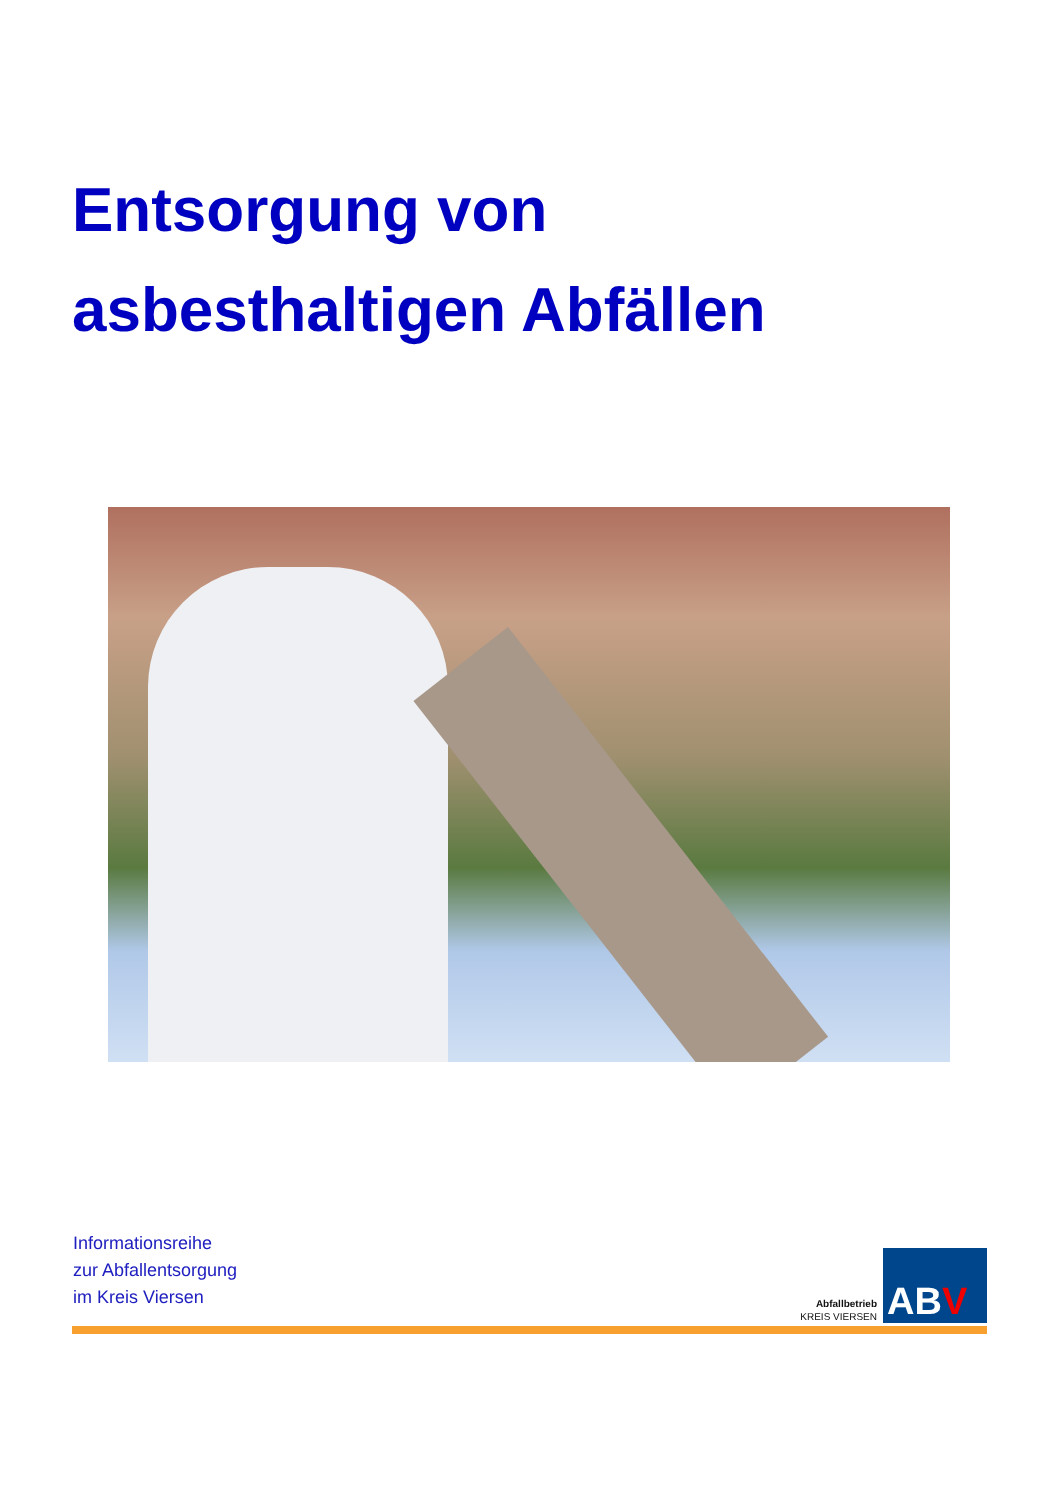Entsorgung von
asbesthaltigen Abfällen
Informationsreihe
zur Abfallentsorgung
im Kreis Viersen
Abfallbetrieb
KREIS VIERSEN
AB V